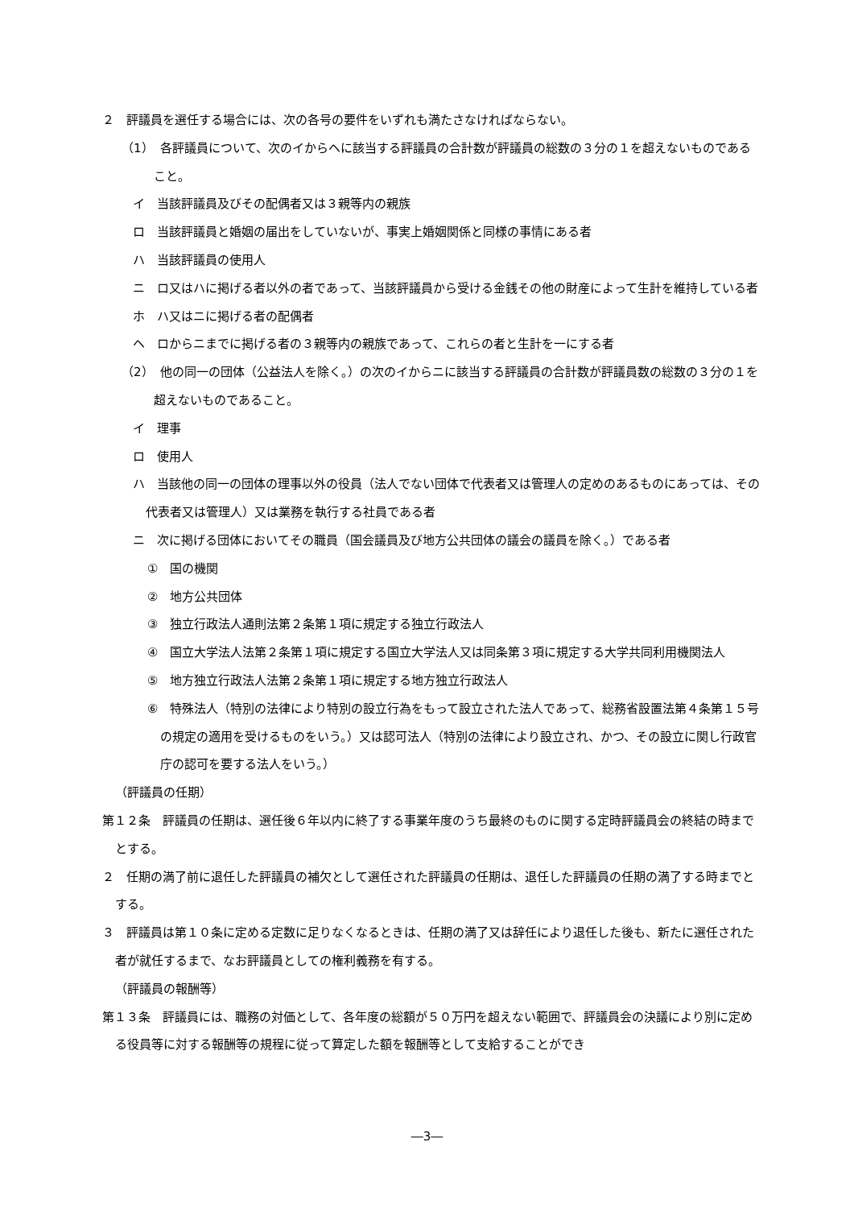２　評議員を選任する場合には、次の各号の要件をいずれも満たさなければならない。
（1）　各評議員について、次のイからヘに該当する評議員の合計数が評議員の総数の３分の１を超えないものであること。
イ　当該評議員及びその配偶者又は３親等内の親族
ロ　当該評議員と婚姻の届出をしていないが、事実上婚姻関係と同様の事情にある者
ハ　当該評議員の使用人
ニ　ロ又はハに掲げる者以外の者であって、当該評議員から受ける金銭その他の財産によって生計を維持している者
ホ　ハ又はニに掲げる者の配偶者
ヘ　ロからニまでに掲げる者の３親等内の親族であって、これらの者と生計を一にする者
（2）　他の同一の団体（公益法人を除く。）の次のイからニに該当する評議員の合計数が評議員数の総数の３分の１を超えないものであること。
イ　理事
ロ　使用人
ハ　当該他の同一の団体の理事以外の役員（法人でない団体で代表者又は管理人の定めのあるものにあっては、その代表者又は管理人）又は業務を執行する社員である者
ニ　次に掲げる団体においてその職員（国会議員及び地方公共団体の議会の議員を除く。）である者
①　国の機関
②　地方公共団体
③　独立行政法人通則法第２条第１項に規定する独立行政法人
④　国立大学法人法第２条第１項に規定する国立大学法人又は同条第３項に規定する大学共同利用機関法人
⑤　地方独立行政法人法第２条第１項に規定する地方独立行政法人
⑥　特殊法人（特別の法律により特別の設立行為をもって設立された法人であって、総務省設置法第４条第１５号の規定の適用を受けるものをいう。）又は認可法人（特別の法律により設立され、かつ、その設立に関し行政官庁の認可を要する法人をいう。）
（評議員の任期）
第１２条　評議員の任期は、選任後６年以内に終了する事業年度のうち最終のものに関する定時評議員会の終結の時までとする。
２　任期の満了前に退任した評議員の補欠として選任された評議員の任期は、退任した評議員の任期の満了する時までとする。
３　評議員は第１０条に定める定数に足りなくなるときは、任期の満了又は辞任により退任した後も、新たに選任された者が就任するまで、なお評議員としての権利義務を有する。
（評議員の報酬等）
第１３条　評議員には、職務の対価として、各年度の総額が５０万円を超えない範囲で、評議員会の決議により別に定める役員等に対する報酬等の規程に従って算定した額を報酬等として支給することができ
―3―